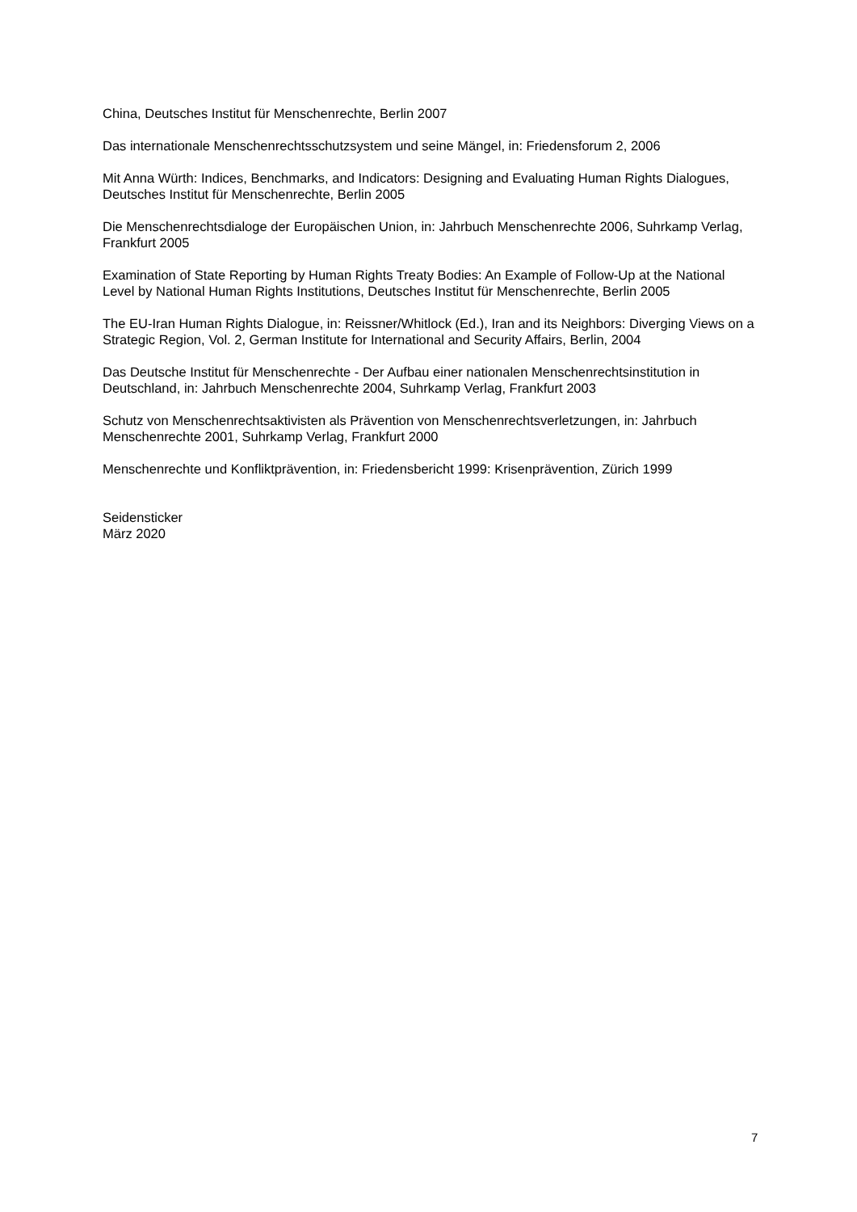China, Deutsches Institut für Menschenrechte, Berlin 2007
Das internationale Menschenrechtsschutzsystem und seine Mängel, in: Friedensforum 2, 2006
Mit Anna Würth: Indices, Benchmarks, and Indicators: Designing and Evaluating Human Rights Dialogues, Deutsches Institut für Menschenrechte, Berlin 2005
Die Menschenrechtsdialoge der Europäischen Union, in: Jahrbuch Menschenrechte 2006, Suhrkamp Verlag, Frankfurt 2005
Examination of State Reporting by Human Rights Treaty Bodies: An Example of Follow-Up at the National Level by National Human Rights Institutions, Deutsches Institut für Menschenrechte, Berlin 2005
The EU-Iran Human Rights Dialogue, in: Reissner/Whitlock (Ed.), Iran and its Neighbors: Diverging Views on a Strategic Region, Vol. 2, German Institute for International and Security Affairs, Berlin, 2004
Das Deutsche Institut für Menschenrechte - Der Aufbau einer nationalen Menschenrechtsinstitution in Deutschland, in: Jahrbuch Menschenrechte 2004, Suhrkamp Verlag, Frankfurt 2003
Schutz von Menschenrechtsaktivisten als Prävention von Menschenrechtsverletzungen, in: Jahrbuch Menschenrechte 2001, Suhrkamp Verlag, Frankfurt 2000
Menschenrechte und Konfliktprävention, in: Friedensbericht 1999: Krisenprävention, Zürich 1999
Seidensticker
März 2020
7